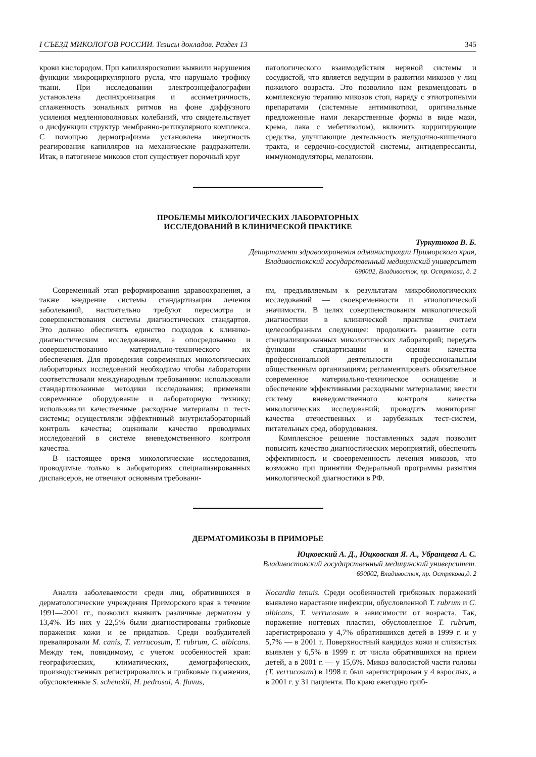I СЪЕЗД МИКОЛОГОВ РОССИИ. Тезисы докладов. Раздел 13 345
крови кислородом. При капилляроскопии выявили нарушения функции микроциркулярного русла, что нарушало трофику ткани. При исследовании электроэнцефалографии установлена десинхронизация и ассиметричность, сглаженность зональных ритмов на фоне диффузного усиления медленноволновых колебаний, что свидетельствует о дисфункции структур мембранно-ретикулярного комплекса. С помощью дермографизма установлена инертность реагирования капилляров на механические раздражители. Итак, в патогенезе микозов стоп существует порочный круг
патологического взаимодействия нервной системы и сосудистой, что является ведущим в развитии микозов у лиц пожилого возраста. Это позволило нам рекомендовать в комплексную терапию микозов стоп, наряду с этиотропными препаратами (системные антимикотики, оригинальные предложенные нами лекарственные формы в виде мази, крема, лака с мебетизолом), включить корригирующие средства, улучшающие деятельность желудочно-кишечного тракта, и сердечно-сосудистой системы, антидепрессанты, иммуномодуляторы, мелатонин.
ПРОБЛЕМЫ МИКОЛОГИЧЕСКИХ ЛАБОРАТОРНЫХ
ИССЛЕДОВАНИЙ В КЛИНИЧЕСКОЙ ПРАКТИКЕ
Туркутюков В. Б.
Департамент здравоохранения администрации Приморского края,
Владивостокский государственный медицинский университет
690002, Владивосток, пр. Острякова, д. 2
Современный этап реформирования здравоохранения, а также внедрение системы стандартизации лечения заболеваний, настоятельно требуют пересмотра и совершенствования системы диагностических стандартов. Это должно обеспечить единство подходов к клинико-диагностическим исследованиям, а опосредованно и совершенствованию материально-технического их обеспечения. Для проведения современных микологических лабораторных исследований необходимо чтобы лаборатории соответствовали международным требованиям: использовали стандартизованные методики исследования; применяли современное оборудование и лабораторную технику; использовали качественные расходные материалы и тест-системы; осуществляли эффективный внутрилабораторный контроль качества; оценивали качество проводимых исследований в системе вневедомственного контроля качества.
В настоящее время микологические исследования, проводимые только в лабораториях специализированных диспансеров, не отвечают основным требовани-
ям, предъявляемым к результатам микробиологических исследований — своевременности и этиологической значимости. В целях совершенствования микологической диагностики в клинической практике считаем целесообразным следующее: продолжить развитие сети специализированных микологических лабораторий; передать функции стандартизации и оценки качества профессиональной деятельности профессиональным общественным организациям; регламентировать обязательное современное материально-техническое оснащение и обеспечение эффективными расходными материалами; ввести систему вневедомственного контроля качества микологических исследований; проводить мониторинг качества отечественных и зарубежных тест-систем, питательных сред, оборудования.
Комплексное решение поставленных задач позволит повысить качество диагностических мероприятий, обеспечить эффективность и своевременность лечения микозов, что возможно при принятии Федеральной программы развития микологической диагностики в РФ.
ДЕРМАТОМИКОЗЫ В ПРИМОРЬЕ
Юцковский А. Д., Юцковская Я. А., Убранцева А. С.
Владивостокский государственный медицинский университет.
690002, Владивосток, пр. Острякова,д. 2
Анализ заболеваемости среди лиц, обратившихся в дерматологические учреждения Приморского края в течение 1991—2001 гг., позволил выявить различные дерматозы у 13,4%. Из них у 22,5% были диагностированы грибковые поражения кожи и ее придатков. Среди возбудителей превалировали M. canis, T. verrucosum, T. rubrum, C. albicans. Между тем, повидимому, с учетом особенностей края: географических, климатических, демографических, производственных регистрировались и грибковые поражения, обусловленные S. schenckii, H. pedrosoi, A. flavus,
Nocardia tenuis. Среди особенностей грибковых поражений выявлено нарастание инфекции, обусловленной T. rubrum и C. albicans, T. verrucosum в зависимости от возраста. Так, поражение ногтевых пластин, обусловленное T. rubrum, зарегистрировано у 4,7% обратившихся детей в 1999 г. и у 5,7% — в 2001 г. Поверхностный кандидоз кожи и слизистых выявлен у 6,5% в 1999 г. от числа обратившихся на прием детей, а в 2001 г. — у 15,6%. Микоз волосистой части головы (T. verrucosum) в 1998 г. был зарегистрирован у 4 взрослых, а в 2001 г. у 31 пациента. По краю ежегодно гриб-